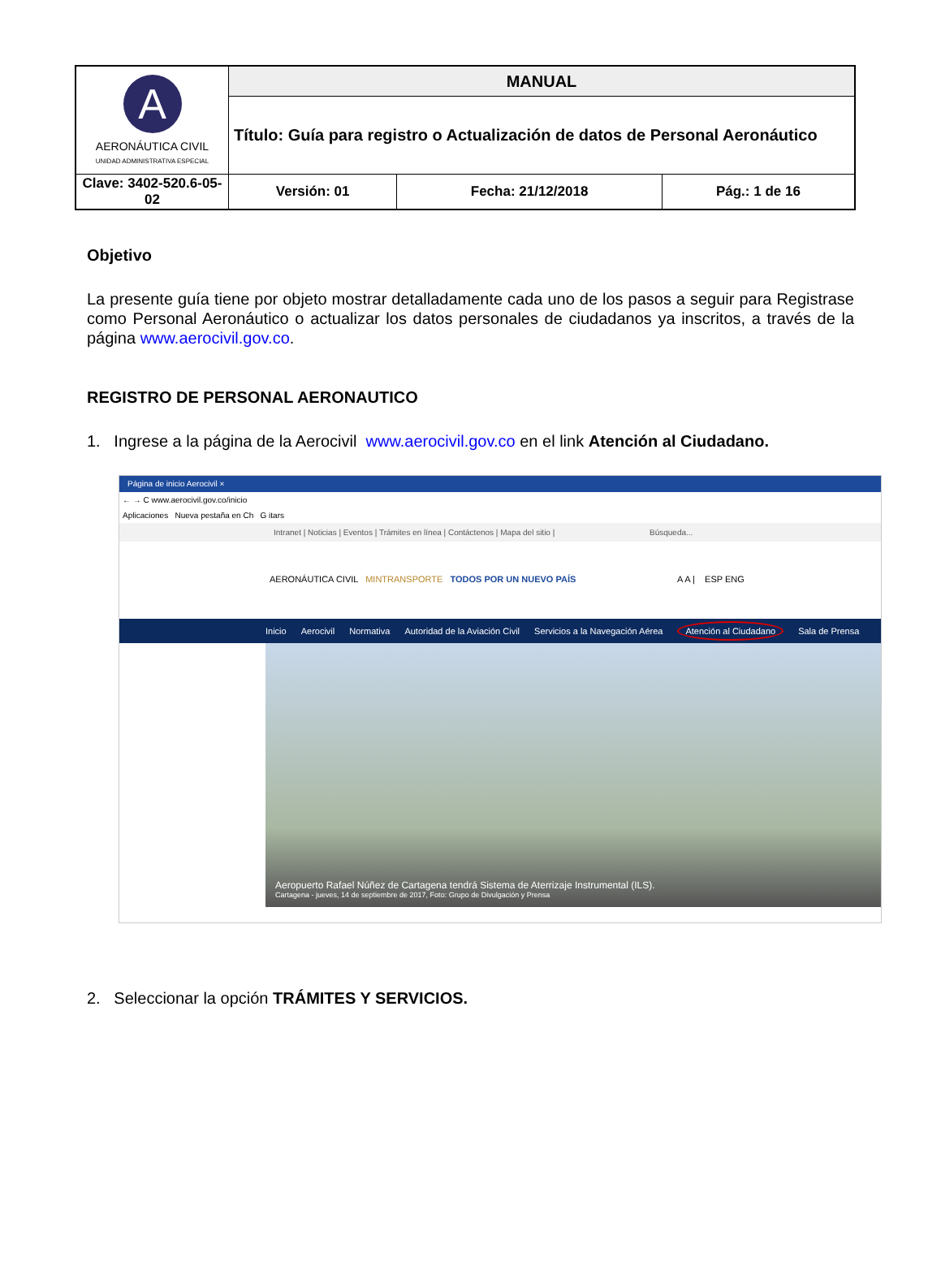| A AERONÁUTICA CIVIL UNIDAD ADMINISTRATIVA ESPECIAL | MANUAL | | |
| | Título: Guía para registro o Actualización de datos de Personal Aeronáutico | | |
| Clave: 3402-520.6-05-02 | Versión: 01 | Fecha: 21/12/2018 | Pág.: 1 de 16 |
Objetivo
La presente guía tiene por objeto mostrar detalladamente cada uno de los pasos a seguir para Registrase como Personal Aeronáutico o actualizar los datos personales de ciudadanos ya inscritos, a través de la página www.aerocivil.gov.co.
REGISTRO DE PERSONAL AERONAUTICO
1. Ingrese a la página de la Aerocivil www.aerocivil.gov.co en el link Atención al Ciudadano.
Página de inicio Aerocivil ×
← → C www.aerocivil.gov.co/inicio
Aplicaciones Nueva pestaña en Ch G itars
Intranet | Noticias | Eventos | Trámites en línea | Contáctenos | Mapa del sitio | Búsqueda...
AERONÁUTICA CIVIL MINTRANSPORTE TODOS POR UN NUEVO PAÍS A A | ESP ENG
Inicio Aerocivil Normativa Autoridad de la Aviación Civil Servicios a la Navegación Aérea Atención al Ciudadano Sala de Prensa
Aeropuerto Rafael Núñez de Cartagena tendrá Sistema de Aterrizaje Instrumental (ILS).
Cartagena - jueves, 14 de septiembre de 2017, Foto: Grupo de Divulgación y Prensa
2. Seleccionar la opción TRÁMITES Y SERVICIOS.